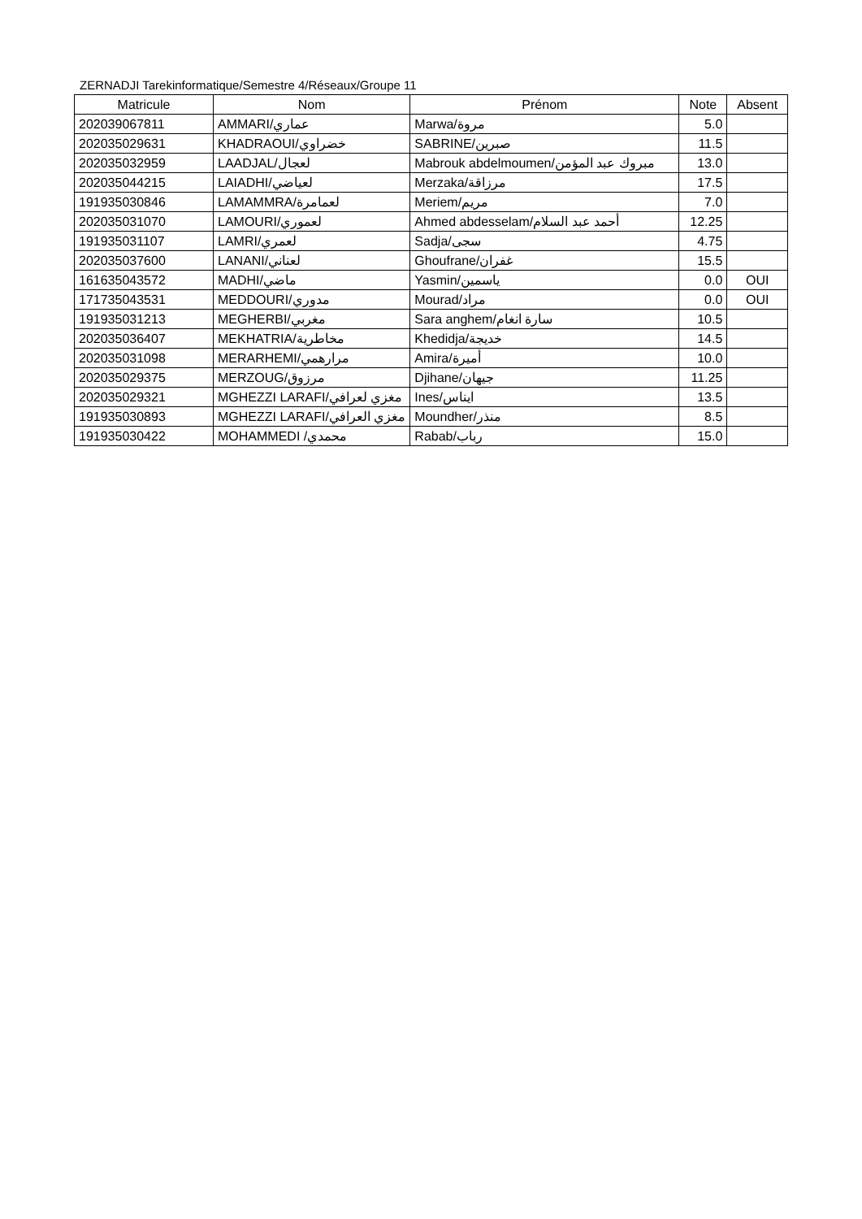ZERNADJI Tarekinformatique/Semestre 4/Réseaux/Groupe 11
| Matricule | Nom | Prénom | Note | Absent |
| --- | --- | --- | --- | --- |
| 202039067811 | AMMARI/عماري | Marwa/مروة | 5.0 | |
| 202035029631 | KHADRAOUI/خضراوي | SABRINE/صبرين | 11.5 | |
| 202035032959 | LAADJAL/لعجال | Mabrouk abdelmoumen/مبروك عبد المؤمن | 13.0 | |
| 202035044215 | LAIADHI/لعياضي | Merzaka/مرزاقة | 17.5 | |
| 191935030846 | LAMAMMRA/لعمامرة | Meriem/مريم | 7.0 | |
| 202035031070 | LAMOURI/لعموري | Ahmed abdesselam/أحمد عبد السلام | 12.25 | |
| 191935031107 | LAMRI/لعمري | Sadja/سجى | 4.75 | |
| 202035037600 | LANANI/لعناني | Ghoufrane/غفران | 15.5 | |
| 161635043572 | MADHI/ماضي | Yasmin/ياسمين | 0.0 | OUI |
| 171735043531 | MEDDOURI/مدوري | Mourad/مراد | 0.0 | OUI |
| 191935031213 | MEGHERBI/مغربي | Sara anghem/سارة انغام | 10.5 | |
| 202035036407 | MEKHATRIA/مخاطرية | Khedidja/خديجة | 14.5 | |
| 202035031098 | MERARHEMI/مرارهمي | Amira/أميرة | 10.0 | |
| 202035029375 | MERZOUG/مرزوق | Djihane/جيهان | 11.25 | |
| 202035029321 | MGHEZZI LARAFI/مغزي لعرافي | Ines/ايناس | 13.5 | |
| 191935030893 | MGHEZZI LARAFI/مغزي العرافي | Moundher/منذر | 8.5 | |
| 191935030422 | MOHAMMEDI /محمدي | Rabab/رباب | 15.0 | |